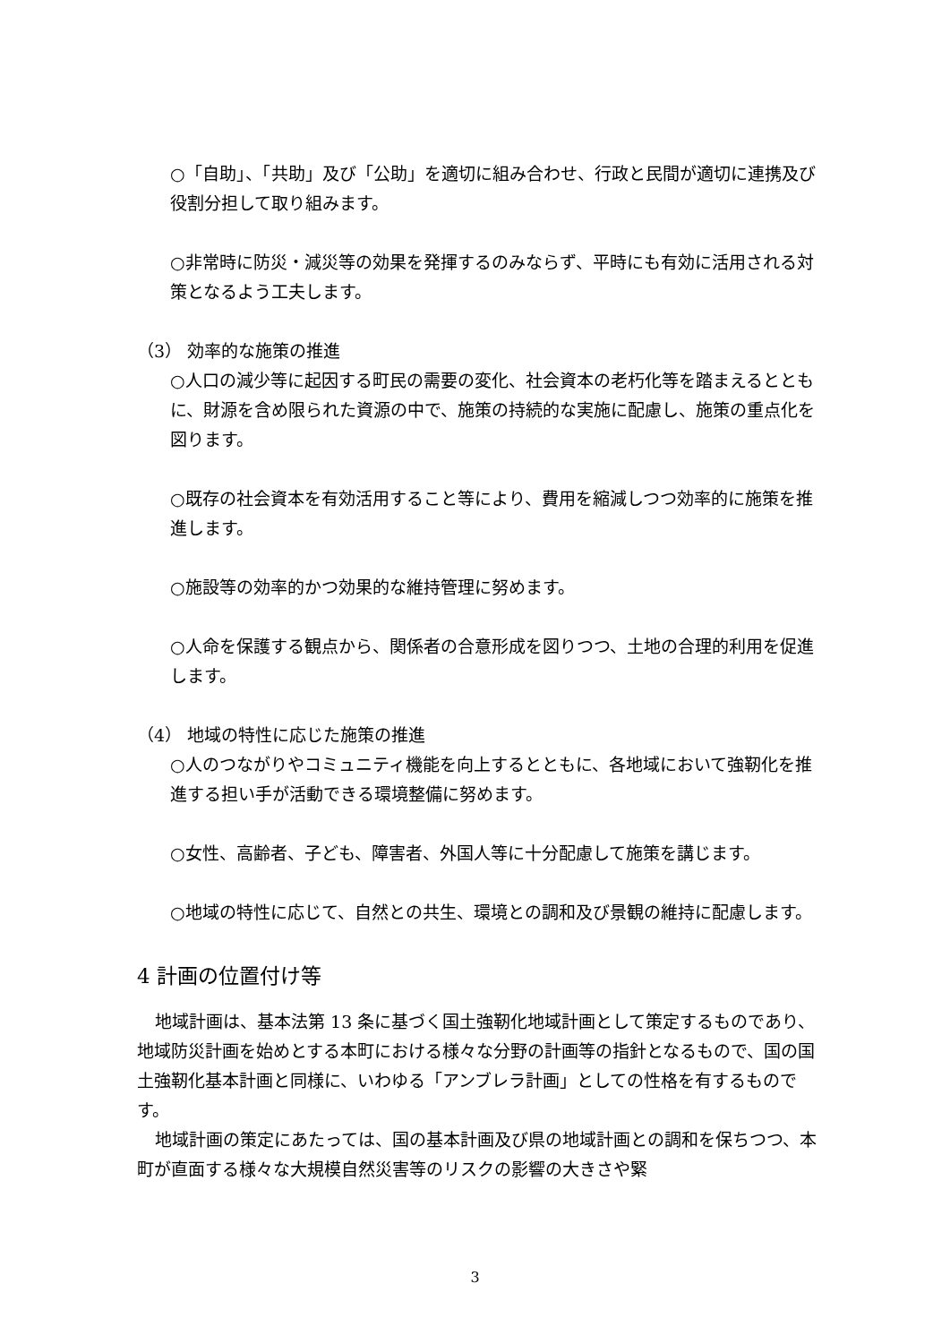○「自助」、「共助」及び「公助」を適切に組み合わせ、行政と民間が適切に連携及び役割分担して取り組みます。
○非常時に防災・減災等の効果を発揮するのみならず、平時にも有効に活用される対策となるよう工夫します。
（3） 効率的な施策の推進
○人口の減少等に起因する町民の需要の変化、社会資本の老朽化等を踏まえるとともに、財源を含め限られた資源の中で、施策の持続的な実施に配慮し、施策の重点化を図ります。
○既存の社会資本を有効活用すること等により、費用を縮減しつつ効率的に施策を推進します。
○施設等の効率的かつ効果的な維持管理に努めます。
○人命を保護する観点から、関係者の合意形成を図りつつ、土地の合理的利用を促進します。
（4） 地域の特性に応じた施策の推進
○人のつながりやコミュニティ機能を向上するとともに、各地域において強靭化を推進する担い手が活動できる環境整備に努めます。
○女性、高齢者、子ども、障害者、外国人等に十分配慮して施策を講じます。
○地域の特性に応じて、自然との共生、環境との調和及び景観の維持に配慮します。
4 計画の位置付け等
地域計画は、基本法第 13 条に基づく国土強靭化地域計画として策定するものであり、地域防災計画を始めとする本町における様々な分野の計画等の指針となるもので、国の国土強靭化基本計画と同様に、いわゆる「アンブレラ計画」としての性格を有するものです。
地域計画の策定にあたっては、国の基本計画及び県の地域計画との調和を保ちつつ、本町が直面する様々な大規模自然災害等のリスクの影響の大きさや緊
3